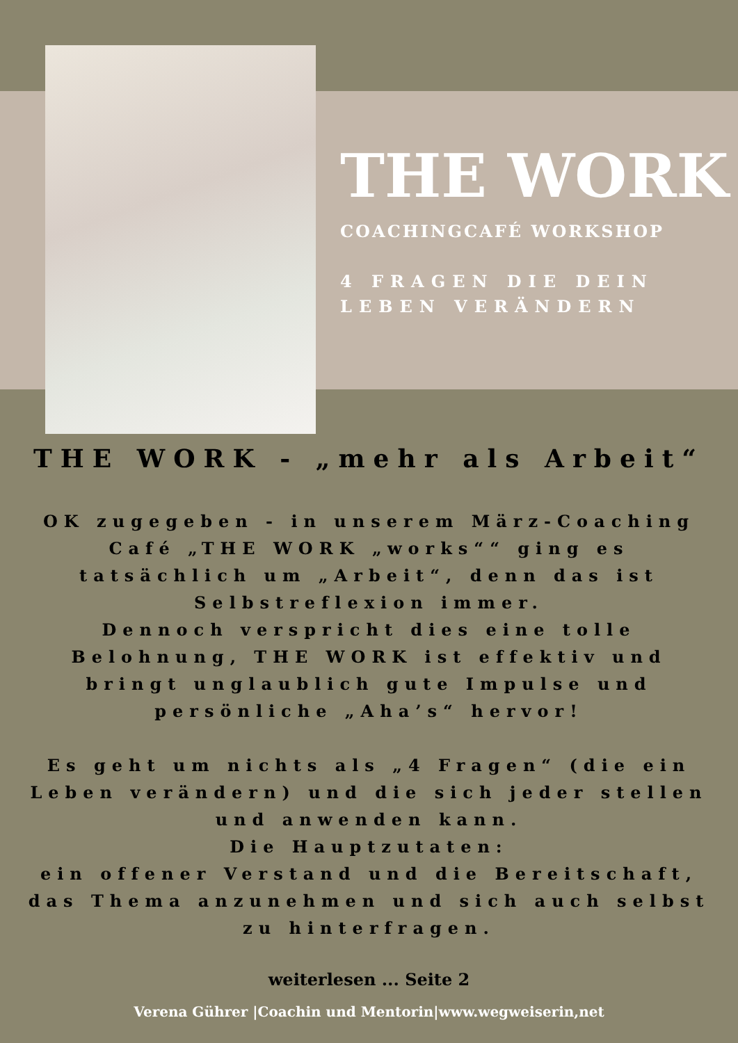THE WORK
COACHINGCAFÉ WORKSHOP
4 FRAGEN DIE DEIN LEBEN VERÄNDERN
THE WORK - „mehr als Arbeit“
OK zugegeben - in unserem März-Coaching Café „THE WORK „works““ ging es tatsächlich um „Arbeit“, denn das ist Selbstreflexion immer.
Dennoch verspricht dies eine tolle Belohnung, THE WORK ist effektiv und bringt unglaublich gute Impulse und persönliche „Aha’s“ hervor!
Es geht um nichts als „4 Fragen“ (die ein Leben verändern) und die sich jeder stellen und anwenden kann.
Die Hauptzutaten:
ein offener Verstand und die Bereitschaft, das Thema anzunehmen und sich auch selbst zu hinterfragen.
weiterlesen ... Seite 2
Verena Gührer |Coachin und Mentorin|www.wegweiserin,net